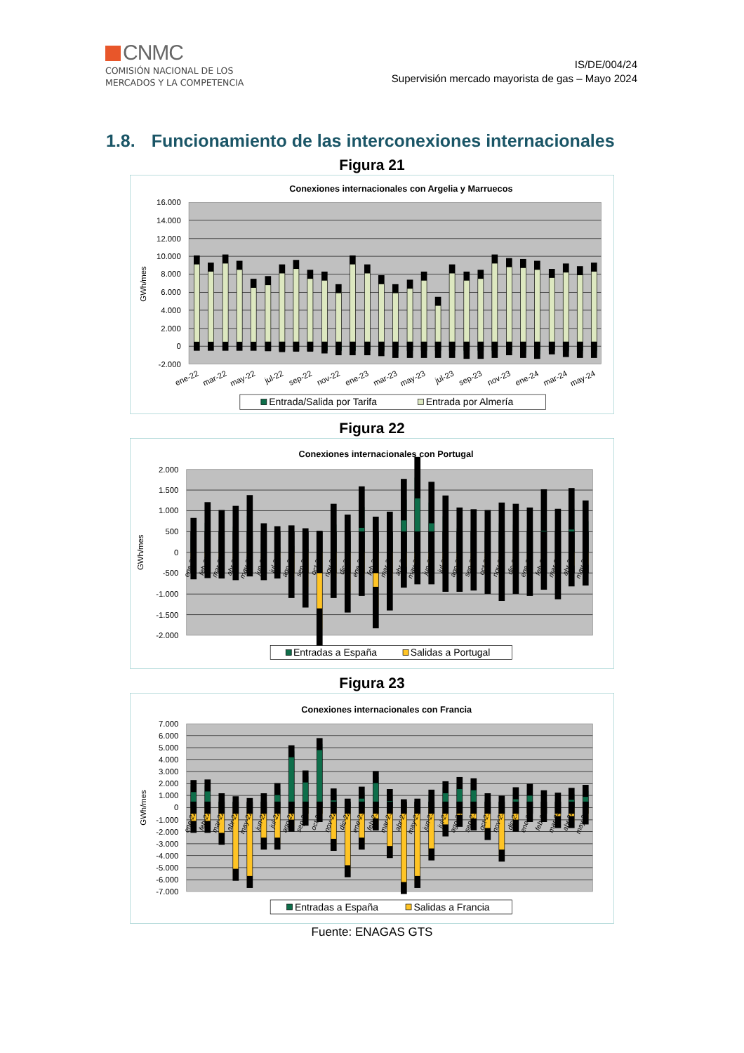CNMC
COMISIÓN NACIONAL DE LOS
MERCADOS Y LA COMPETENCIA
IS/DE/004/24
Supervisión mercado mayorista de gas – Mayo 2024
1.8. Funcionamiento de las interconexiones internacionales
Figura 21
Conexiones internacionales con Argelia y Marruecos
16.000
14.000
12.000
10.000
8.000
6.000
4.000
2.000
0
-2.000
GWh/mes
ene-22
mar-22
may-22
jul-22
sep-22
nov-22
ene-23
mar-23
may-23
jul-23
sep-23
nov-23
ene-24
mar-24
may-24
Entrada/Salida por Tarifa
Entrada por Almería
Figura 22
Conexiones internacionales con Portugal
2.000
1.500
1.000
500
0
-500
-1.000
-1.500
-2.000
GWh/mes
ene-22
feb-22
mar-22
abr-22
may-22
jun-22
jul-22
ago-22
sep-22
oct-22
nov-22
dic-22
ene-23
feb-23
mar-23
abr-23
may-23
jun-23
jul-23
ago-23
sep-23
oct-23
nov-23
dic-23
ene-24
feb-24
mar-24
abr-24
may-24
Entradas a España
Salidas a Portugal
Figura 23
Conexiones internacionales con Francia
7.000
6.000
5.000
4.000
3.000
2.000
1.000
0
-1.000
-2.000
-3.000
-4.000
-5.000
-6.000
-7.000
GWh/mes
ene-22
feb-22
mar-22
abr-22
may-22
jun-22
jul-22
ago-22
sep-22
oct-22
nov-22
dic-22
ene-23
feb-23
mar-23
abr-23
may-23
jun-23
jul-23
ago-23
sep-23
oct-23
nov-23
dic-23
ene-24
feb-24
mar-24
abr-24
may-24
Entradas a España
Salidas a Francia
Fuente: ENAGAS GTS